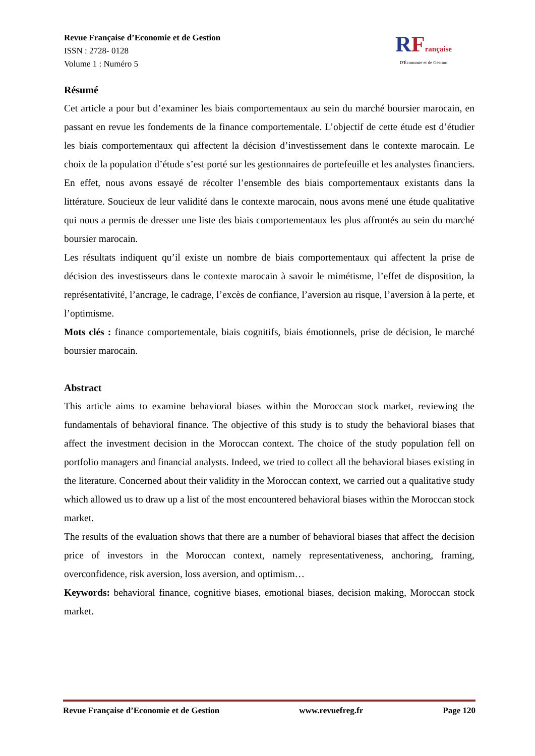Revue Française d’Economie et de Gestion
ISSN : 2728- 0128
Volume 1 : Numéro 5
RFrançaise
D'Économie et de Gestion
Résumé
Cet article a pour but d’examiner les biais comportementaux au sein du marché boursier marocain, en passant en revue les fondements de la finance comportementale. L’objectif de cette étude est d’étudier les biais comportementaux qui affectent la décision d’investissement dans le contexte marocain. Le choix de la population d’étude s’est porté sur les gestionnaires de portefeuille et les analystes financiers. En effet, nous avons essayé de récolter l’ensemble des biais comportementaux existants dans la littérature. Soucieux de leur validité dans le contexte marocain, nous avons mené une étude qualitative qui nous a permis de dresser une liste des biais comportementaux les plus affrontés au sein du marché boursier marocain.
Les résultats indiquent qu’il existe un nombre de biais comportementaux qui affectent la prise de décision des investisseurs dans le contexte marocain à savoir le mimétisme, l’effet de disposition, la représentativité, l’ancrage, le cadrage, l’excès de confiance, l’aversion au risque, l’aversion à la perte, et l’optimisme.
Mots clés : finance comportementale, biais cognitifs, biais émotionnels, prise de décision, le marché boursier marocain.
Abstract
This article aims to examine behavioral biases within the Moroccan stock market, reviewing the fundamentals of behavioral finance. The objective of this study is to study the behavioral biases that affect the investment decision in the Moroccan context. The choice of the study population fell on portfolio managers and financial analysts. Indeed, we tried to collect all the behavioral biases existing in the literature. Concerned about their validity in the Moroccan context, we carried out a qualitative study which allowed us to draw up a list of the most encountered behavioral biases within the Moroccan stock market.
The results of the evaluation shows that there are a number of behavioral biases that affect the decision price of investors in the Moroccan context, namely representativeness, anchoring, framing, overconfidence, risk aversion, loss aversion, and optimism…
Keywords: behavioral finance, cognitive biases, emotional biases, decision making, Moroccan stock market.
Revue Française d’Economie et de Gestion www.revuefreg.fr Page 120